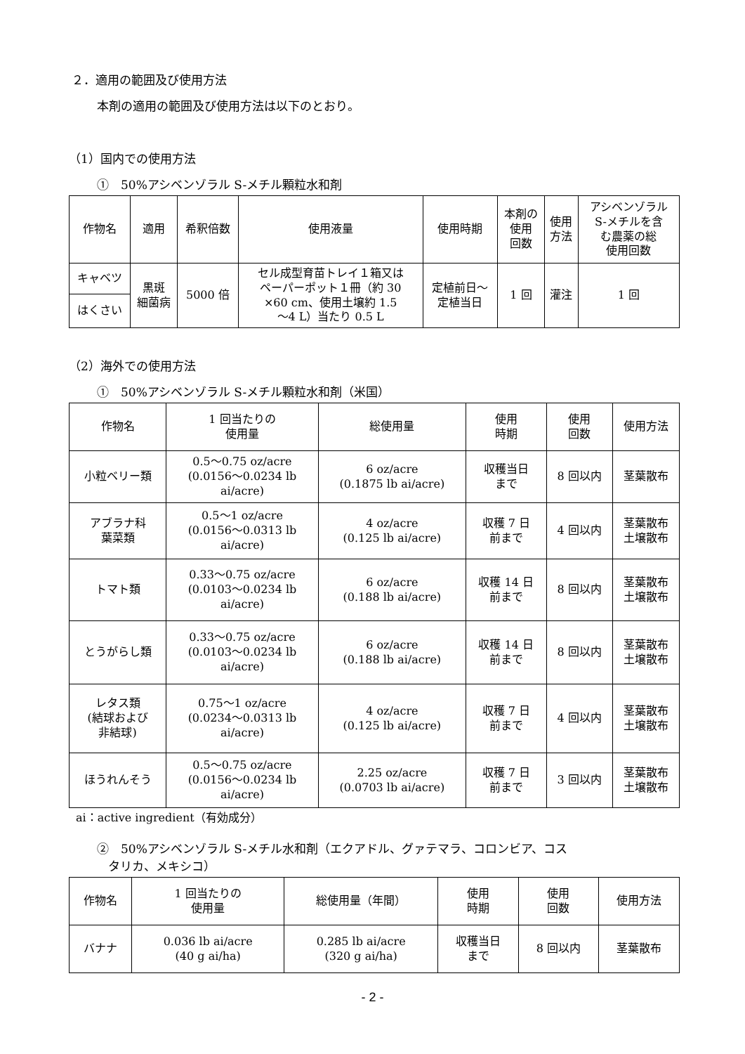２．適用の範囲及び使用方法
本剤の適用の範囲及び使用方法は以下のとおり。
（1）国内での使用方法
①　50%アシベンゾラル S-メチル顆粒水和剤
| 作物名 | 適用 | 希釈倍数 | 使用液量 | 使用時期 | 本剤の 使用 回数 | 使用 方法 | アシベンゾラル S-メチルを含 む農薬の総 使用回数 |
| --- | --- | --- | --- | --- | --- | --- | --- |
| キャベツ | 黒斑 細菌病 | 5000 倍 | セル成型育苗トレイ１箱又は ペーパーポット１冊（約 30 ×60 cm、使用土壌約 1.5 ～4 L）当たり 0.5 L | 定植前日～ 定植当日 | 1 回 | 灌注 | 1 回 |
| はくさい | | | | | | | |
（2）海外での使用方法
①　50%アシベンゾラル S-メチル顆粒水和剤（米国）
| 作物名 | 1 回当たりの 使用量 | 総使用量 | 使用 時期 | 使用 回数 | 使用方法 |
| --- | --- | --- | --- | --- | --- |
| 小粒ベリー類 | 0.5～0.75 oz/acre (0.0156～0.0234 lb ai/acre) | 6 oz/acre (0.1875 lb ai/acre) | 収穫当日 まで | 8 回以内 | 茎葉散布 |
| アブラナ科 葉菜類 | 0.5～1 oz/acre (0.0156～0.0313 lb ai/acre) | 4 oz/acre (0.125 lb ai/acre) | 収穫 7 日 前まで | 4 回以内 | 茎葉散布 土壌散布 |
| トマト類 | 0.33～0.75 oz/acre (0.0103～0.0234 lb ai/acre) | 6 oz/acre (0.188 lb ai/acre) | 収穫 14 日 前まで | 8 回以内 | 茎葉散布 土壌散布 |
| とうがらし類 | 0.33～0.75 oz/acre (0.0103～0.0234 lb ai/acre) | 6 oz/acre (0.188 lb ai/acre) | 収穫 14 日 前まで | 8 回以内 | 茎葉散布 土壌散布 |
| レタス類 (結球および 非結球) | 0.75～1 oz/acre (0.0234～0.0313 lb ai/acre) | 4 oz/acre (0.125 lb ai/acre) | 収穫 7 日 前まで | 4 回以内 | 茎葉散布 土壌散布 |
| ほうれんそう | 0.5～0.75 oz/acre (0.0156～0.0234 lb ai/acre) | 2.25 oz/acre (0.0703 lb ai/acre) | 収穫 7 日 前まで | 3 回以内 | 茎葉散布 土壌散布 |
ai：active ingredient（有効成分）
②　50%アシベンゾラル S-メチル水和剤（エクアドル、グァテマラ、コロンビア、コス
タリカ、メキシコ）
| 作物名 | 1 回当たりの 使用量 | 総使用量（年間） | 使用 時期 | 使用 回数 | 使用方法 |
| --- | --- | --- | --- | --- | --- |
| バナナ | 0.036 lb ai/acre (40 g ai/ha) | 0.285 lb ai/acre (320 g ai/ha) | 収穫当日 まで | 8 回以内 | 茎葉散布 |
- 2 -